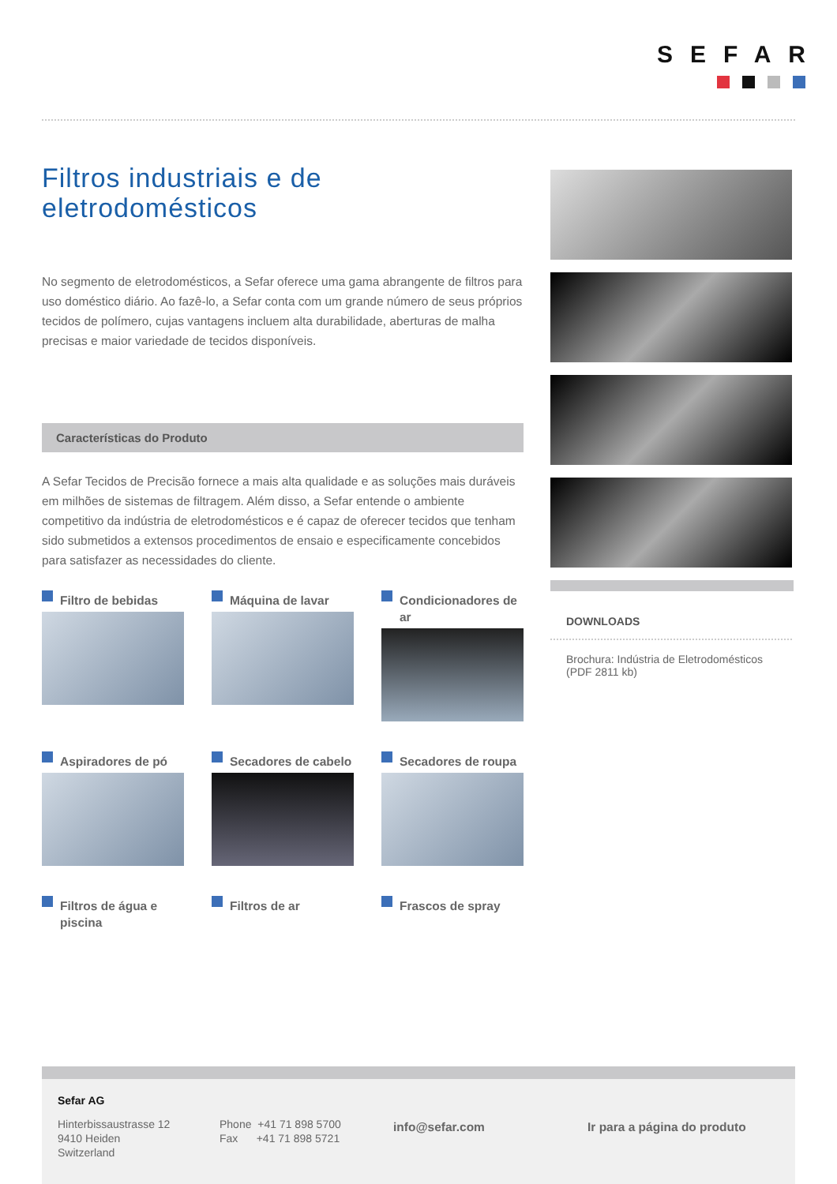SEFAR
Filtros industriais e de eletrodomésticos
No segmento de eletrodomésticos, a Sefar oferece uma gama abrangente de filtros para uso doméstico diário. Ao fazê-lo, a Sefar conta com um grande número de seus próprios tecidos de polímero, cujas vantagens incluem alta durabilidade, aberturas de malha precisas e maior variedade de tecidos disponíveis.
Características do Produto
A Sefar Tecidos de Precisão fornece a mais alta qualidade e as soluções mais duráveis em milhões de sistemas de filtragem. Além disso, a Sefar entende o ambiente competitivo da indústria de eletrodomésticos e é capaz de oferecer tecidos que tenham sido submetidos a extensos procedimentos de ensaio e especificamente concebidos para satisfazer as necessidades do cliente.
Filtro de bebidas
Máquina de lavar
Condicionadores de ar
Aspiradores de pó
Secadores de cabelo
Secadores de roupa
Filtros de água e piscina
Filtros de ar
Frascos de spray
DOWNLOADS
Brochura: Indústria de Eletrodomésticos
(PDF 2811 kb)
Sefar AG
Hinterbissaustrasse 12
9410 Heiden
Switzerland
Phone +41 71 898 5700
Fax +41 71 898 5721
info@sefar.com Ir para a página do produto